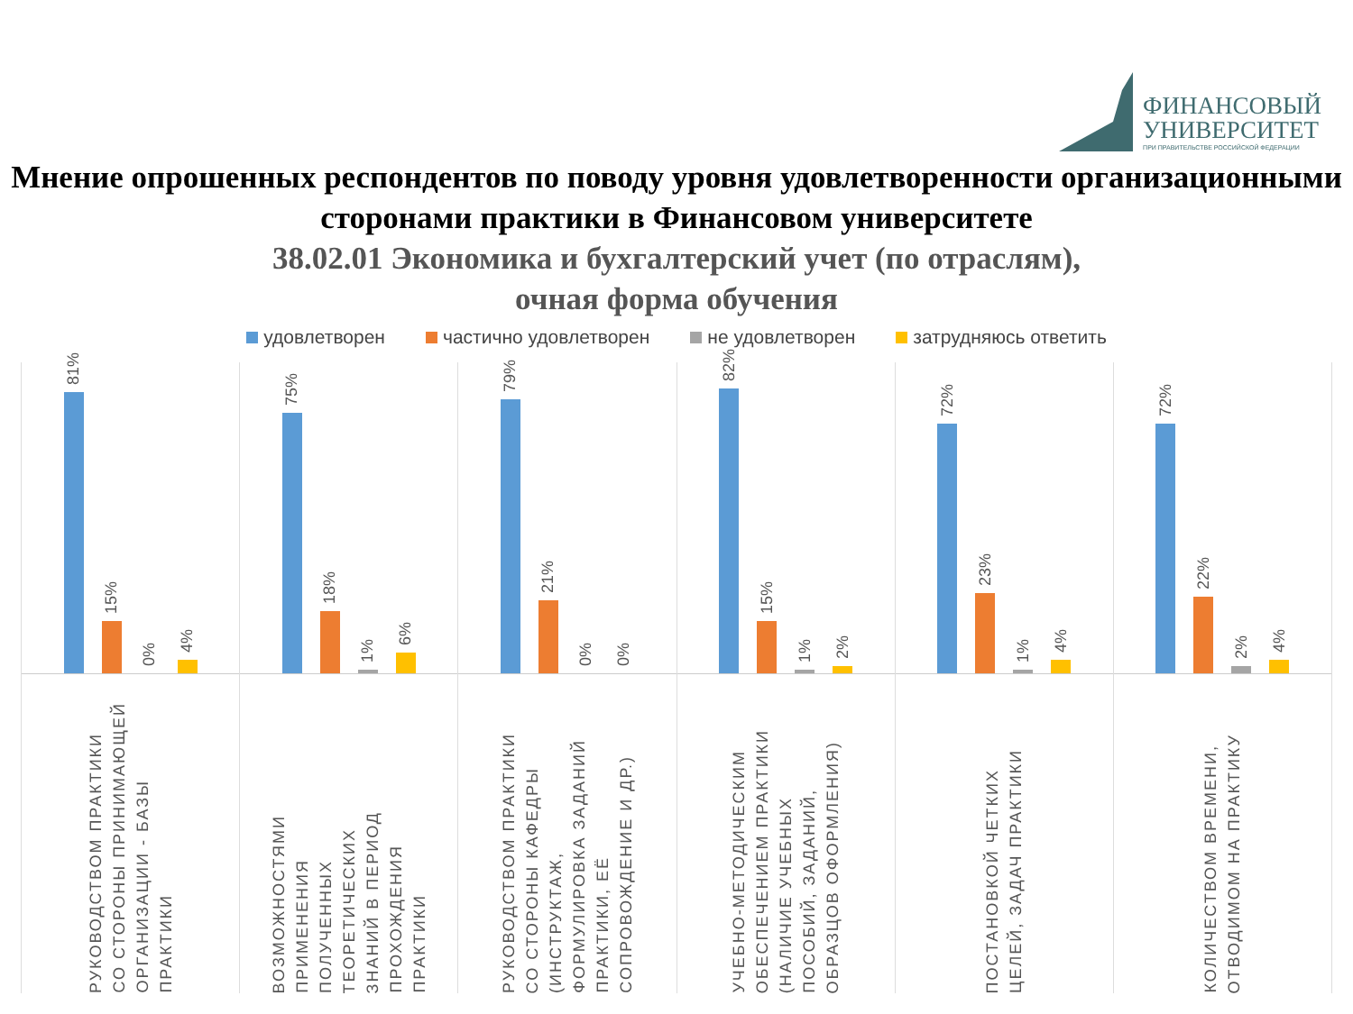ФИНАНСОВЫЙ
УНИВЕРСИТЕТ
ПРИ ПРАВИТЕЛЬСТВЕ РОССИЙСКОЙ ФЕДЕРАЦИИ
Мнение опрошенных респондентов по поводу уровня удовлетворенности организационными сторонами практики в Финансовом университете
38.02.01 Экономика и бухгалтерский учет (по отраслям),
очная форма обучения
удовлетворен частично удовлетворен не удовлетворен затрудняюсь ответить
81%
15%
0%
4%
РУКОВОДСТВОМ ПРАКТИКИ
СО СТОРОНЫ ПРИНИМАЮЩЕЙ
ОРГАНИЗАЦИИ - БАЗЫ
ПРАКТИКИ
75%
18%
1%
6%
ВОЗМОЖНОСТЯМИ
ПРИМЕНЕНИЯ
ПОЛУЧЕННЫХ
ТЕОРЕТИЧЕСКИХ
ЗНАНИЙ В ПЕРИОД
ПРОХОЖДЕНИЯ
ПРАКТИКИ
79%
21%
0%
0%
РУКОВОДСТВОМ ПРАКТИКИ
СО СТОРОНЫ КАФЕДРЫ
(ИНСТРУКТАЖ,
ФОРМУЛИРОВКА ЗАДАНИЙ
ПРАКТИКИ, ЕЁ
СОПРОВОЖДЕНИЕ И ДР.)
82%
15%
1%
2%
УЧЕБНО-МЕТОДИЧЕСКИМ
ОБЕСПЕЧЕНИЕМ ПРАКТИКИ
(НАЛИЧИЕ УЧЕБНЫХ
ПОСОБИЙ, ЗАДАНИЙ,
ОБРАЗЦОВ ОФОРМЛЕНИЯ)
72%
23%
1%
4%
ПОСТАНОВКОЙ ЧЕТКИХ
ЦЕЛЕЙ, ЗАДАЧ ПРАКТИКИ
72%
22%
2%
4%
КОЛИЧЕСТВОМ ВРЕМЕНИ,
ОТВОДИМОМ НА ПРАКТИКУ